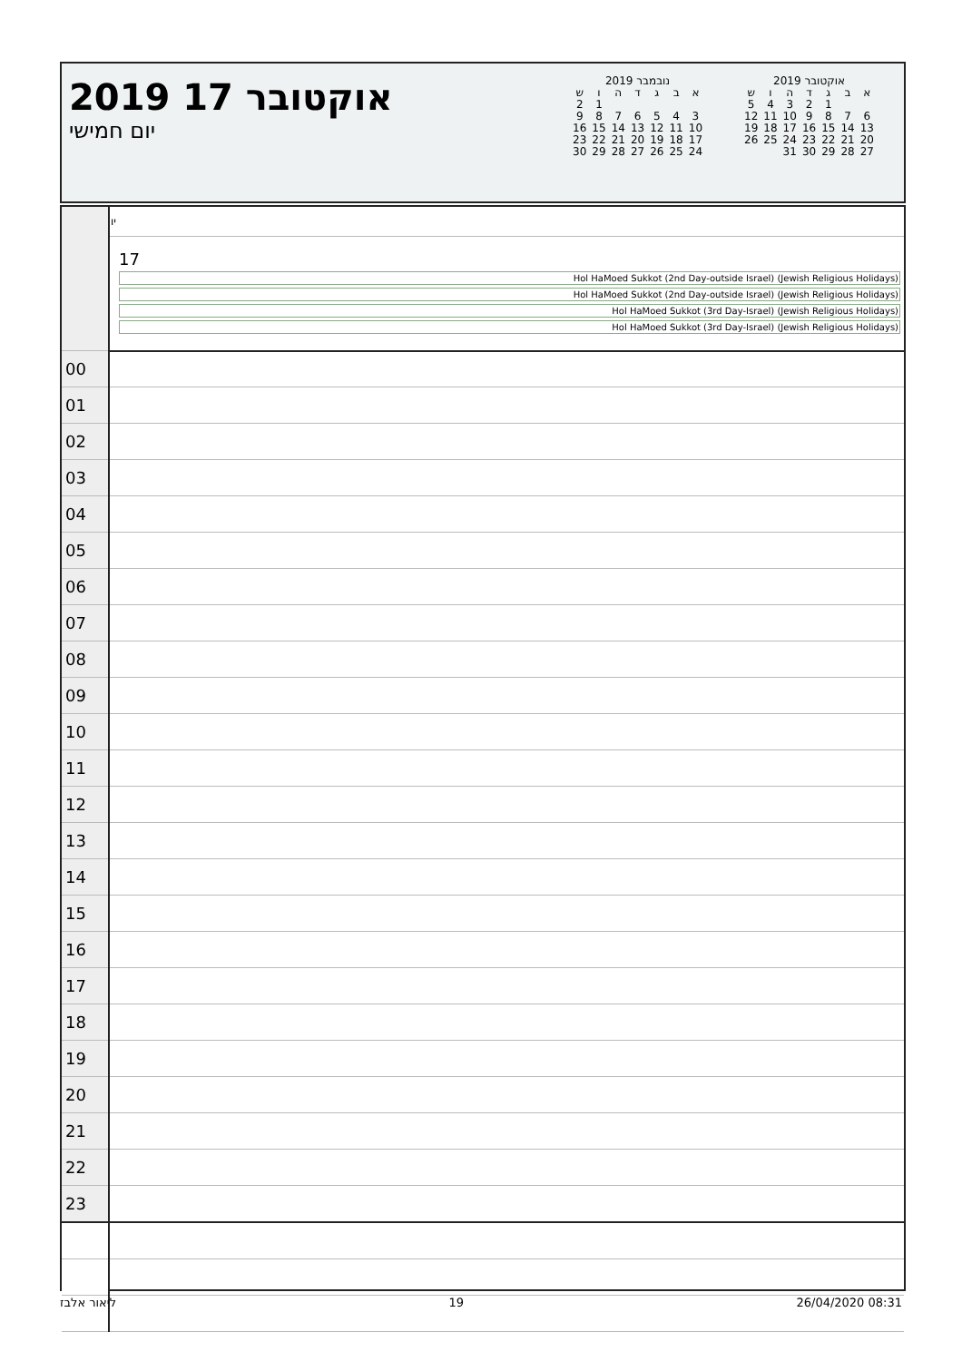2019 אוקטובר 17
יום חמישי
נובמבר 2019
| א | ב | ג | ד | ה | ו | ש |
| --- | --- | --- | --- | --- | --- | --- |
| | | | | | 1 | 2 |
| 3 | 4 | 5 | 6 | 7 | 8 | 9 |
| 10 | 11 | 12 | 13 | 14 | 15 | 16 |
| 17 | 18 | 19 | 20 | 21 | 22 | 23 |
| 24 | 25 | 26 | 27 | 28 | 29 | 30 |
אוקטובר 2019
| א | ב | ג | ד | ה | ו | ש |
| --- | --- | --- | --- | --- | --- | --- |
| | | 1 | 2 | 3 | 4 | 5 |
| 6 | 7 | 8 | 9 | 10 | 11 | 12 |
| 13 | 14 | 15 | 16 | 17 | 18 | 19 |
| 20 | 21 | 22 | 23 | 24 | 25 | 26 |
| 27 | 28 | 29 | 30 | 31 | | |
| | יו |
| | 17 Hol HaMoed Sukkot (2nd Day-outside Israel) (Jewish Religious Holidays) Hol HaMoed Sukkot (2nd Day-outside Israel) (Jewish Religious Holidays) Hol HaMoed Sukkot (3rd Day-Israel) (Jewish Religious Holidays) Hol HaMoed Sukkot (3rd Day-Israel) (Jewish Religious Holidays) |
| 00 | |
| 01 | |
| 02 | |
| 03 | |
| 04 | |
| 05 | |
| 06 | |
| 07 | |
| 08 | |
| 09 | |
| 10 | |
| 11 | |
| 12 | |
| 13 | |
| 14 | |
| 15 | |
| 16 | |
| 17 | |
| 18 | |
| 19 | |
| 20 | |
| 21 | |
| 22 | |
| 23 | |
ליאור אלבז 19 26/04/2020 08:31